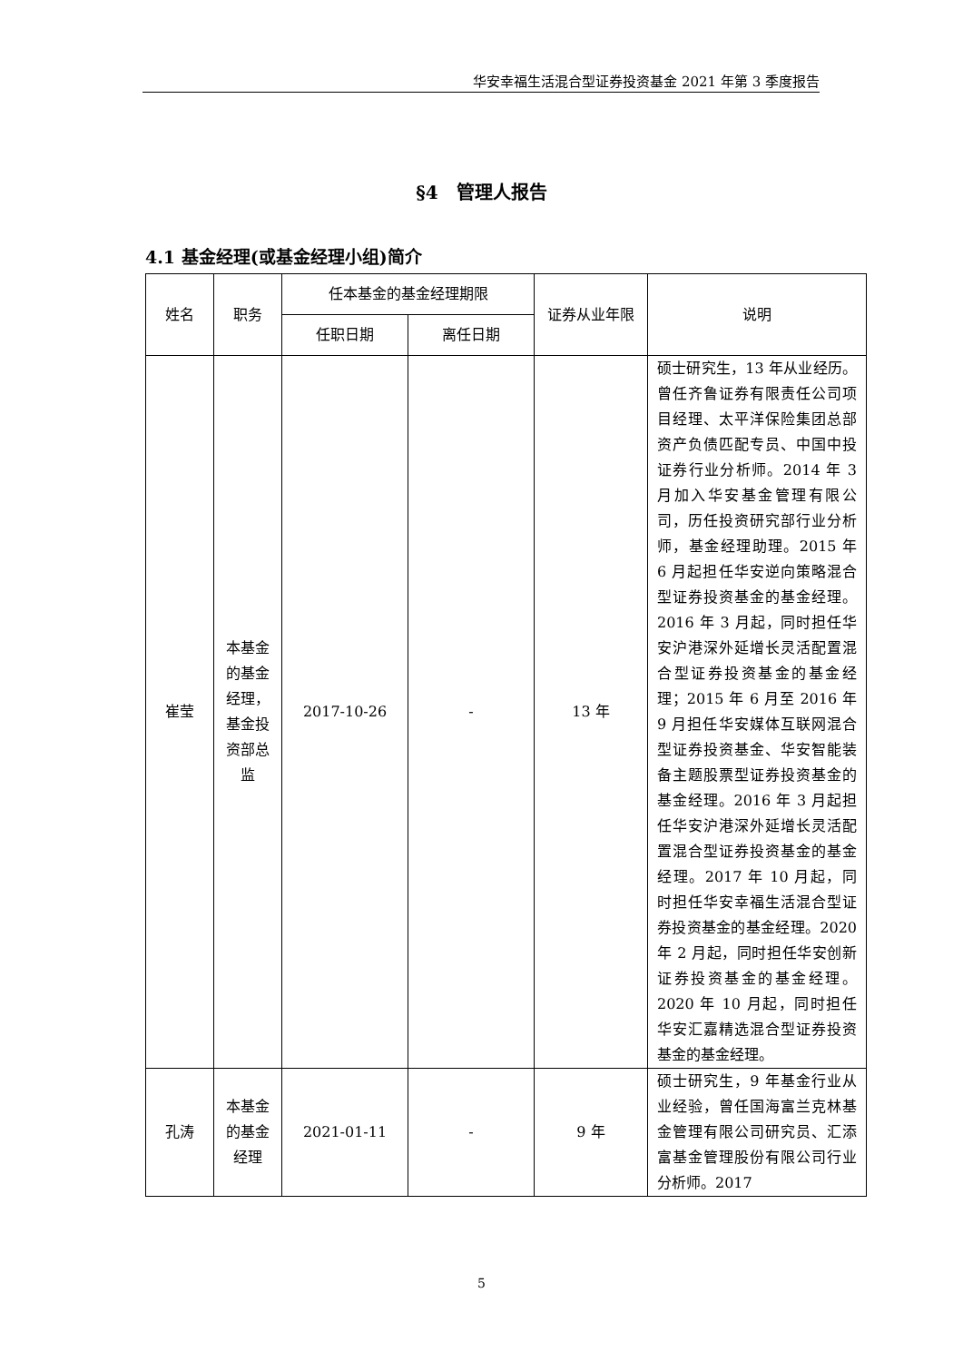华安幸福生活混合型证券投资基金 2021 年第 3 季度报告
§4　管理人报告
4.1 基金经理(或基金经理小组)简介
| 姓名 | 职务 | 任本基金的基金经理期限 | | 证券从业年限 | 说明 |
| --- | --- | --- | --- | --- | --- |
| | | 任职日期 | 离任日期 | | |
| 崔莹 | 本基金的基金经理，基金投资部总监 | 2017-10-26 | - | 13 年 | 硕士研究生，13 年从业经历。曾任齐鲁证券有限责任公司项目经理、太平洋保险集团总部资产负债匹配专员、中国中投证券行业分析师。2014 年 3 月加入华安基金管理有限公司，历任投资研究部行业分析师，基金经理助理。2015 年 6 月起担任华安逆向策略混合型证券投资基金的基金经理。2016 年 3 月起，同时担任华安沪港深外延增长灵活配置混合型证券投资基金的基金经理；2015 年 6 月至 2016 年 9 月担任华安媒体互联网混合型证券投资基金、华安智能装备主题股票型证券投资基金的基金经理。2016 年 3 月起担任华安沪港深外延增长灵活配置混合型证券投资基金的基金经理。2017 年 10 月起，同时担任华安幸福生活混合型证券投资基金的基金经理。2020 年 2 月起，同时担任华安创新证券投资基金的基金经理。2020 年 10 月起，同时担任华安汇嘉精选混合型证券投资基金的基金经理。 |
| 孔涛 | 本基金的基金经理 | 2021-01-11 | - | 9 年 | 硕士研究生，9 年基金行业从业经验，曾任国海富兰克林基金管理有限公司研究员、汇添富基金管理股份有限公司行业分析师。2017 |
5